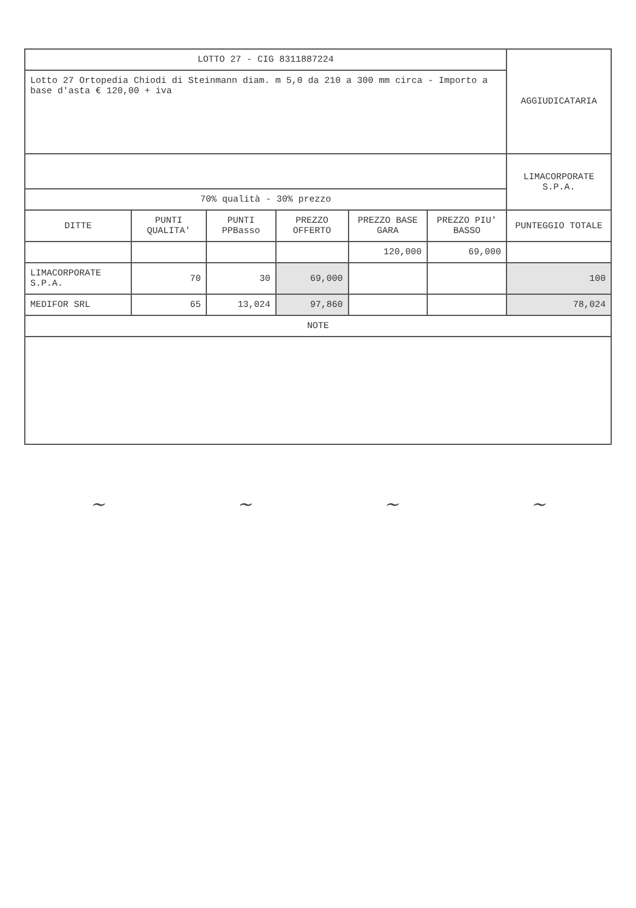| LOTTO 27 - CIG 8311887224 | | | | | | AGGIUDICATARIA |
| Lotto 27 Ortopedia Chiodi di Steinmann diam. m 5,0 da 210 a 300 mm circa - Importo a base d'asta € 120,00 + iva | | | | | | |
| | | | | | | LIMACORPORATE S.P.A. |
| 70% qualità - 30% prezzo | | | | | | |
| DITTE | PUNTI QUALITA' | PUNTI PPBasso | PREZZO OFFERTO | PREZZO BASE GARA | PREZZO PIU' BASSO | PUNTEGGIO TOTALE |
| | | | | 120,000 | 69,000 | |
| LIMACORPORATE S.P.A. | 70 | 30 | 69,000 | | | 100 |
| MEDIFOR SRL | 65 | 13,024 | 97,860 | | | 78,024 |
| NOTE | | | | | | |
~ ~ ~ ~